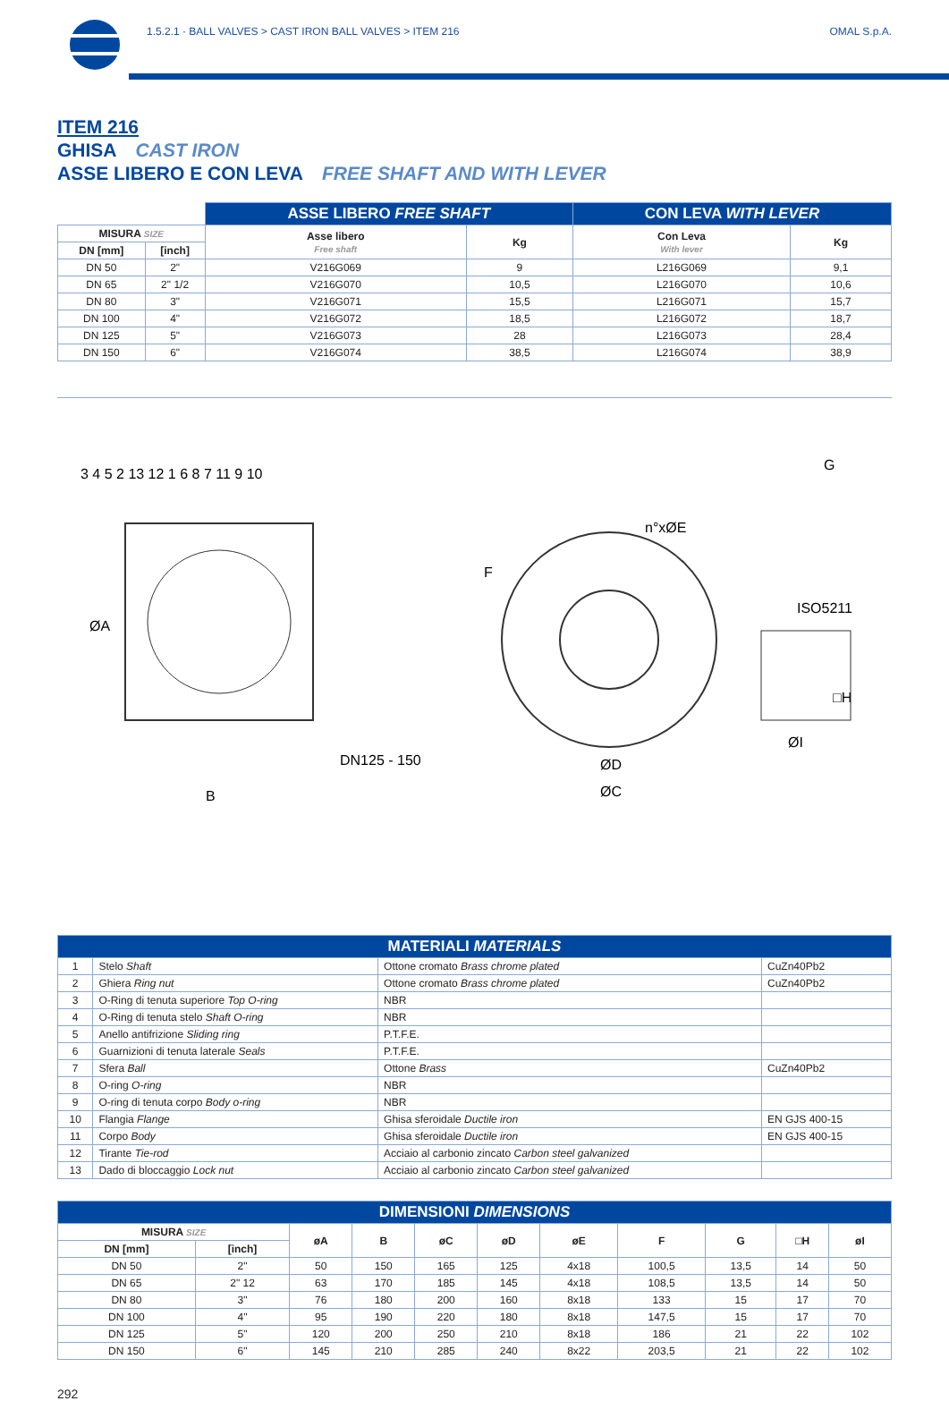1.5.2.1 · BALL VALVES > CAST IRON BALL VALVES > ITEM 216
OMAL S.p.A.
ITEM 216
GHISA CAST IRON
ASSE LIBERO E CON LEVA FREE SHAFT AND WITH LEVER
| | | ASSE LIBERO FREE SHAFT | | CON LEVA WITH LEVER | |
| --- | --- | --- | --- | --- | --- |
| MISURA SIZE | | Asse libero Free shaft | Kg | Con Leva With lever | Kg |
| DN [mm] | [inch] | | | | |
| DN 50 | 2" | V216G069 | 9 | L216G069 | 9,1 |
| DN 65 | 2" 1/2 | V216G070 | 10,5 | L216G070 | 10,6 |
| DN 80 | 3" | V216G071 | 15,5 | L216G071 | 15,7 |
| DN 100 | 4" | V216G072 | 18,5 | L216G072 | 18,7 |
| DN 125 | 5" | V216G073 | 28 | L216G073 | 28,4 |
| DN 150 | 6" | V216G074 | 38,5 | L216G074 | 38,9 |
3 4 5 2 13 12 1 6 8 7 11 9 10
DN125 - 150
B
ØA
n°xØE
F
ØD
ØC
ISO5211
G
□H
ØI
| MATERIALI MATERIALS | | | |
| --- | --- | --- | --- |
| 1 | Stelo Shaft | Ottone cromato Brass chrome plated | CuZn40Pb2 |
| 2 | Ghiera Ring nut | Ottone cromato Brass chrome plated | CuZn40Pb2 |
| 3 | O-Ring di tenuta superiore Top O-ring | NBR | |
| 4 | O-Ring di tenuta stelo Shaft O-ring | NBR | |
| 5 | Anello antifrizione Sliding ring | P.T.F.E. | |
| 6 | Guarnizioni di tenuta laterale Seals | P.T.F.E. | |
| 7 | Sfera Ball | Ottone Brass | CuZn40Pb2 |
| 8 | O-ring O-ring | NBR | |
| 9 | O-ring di tenuta corpo Body o-ring | NBR | |
| 10 | Flangia Flange | Ghisa sferoidale Ductile iron | EN GJS 400-15 |
| 11 | Corpo Body | Ghisa sferoidale Ductile iron | EN GJS 400-15 |
| 12 | Tirante Tie-rod | Acciaio al carbonio zincato Carbon steel galvanized | |
| 13 | Dado di bloccaggio Lock nut | Acciaio al carbonio zincato Carbon steel galvanized | |
| DIMENSIONI DIMENSIONS | | | | | | | | | | |
| --- | --- | --- | --- | --- | --- | --- | --- | --- | --- | --- |
| MISURA SIZE | | øA | B | øC | øD | øE | F | G | □H | øI |
| DN [mm] | [inch] | | | | | | | | | |
| DN 50 | 2" | 50 | 150 | 165 | 125 | 4x18 | 100,5 | 13,5 | 14 | 50 |
| DN 65 | 2" 12 | 63 | 170 | 185 | 145 | 4x18 | 108,5 | 13,5 | 14 | 50 |
| DN 80 | 3" | 76 | 180 | 200 | 160 | 8x18 | 133 | 15 | 17 | 70 |
| DN 100 | 4" | 95 | 190 | 220 | 180 | 8x18 | 147,5 | 15 | 17 | 70 |
| DN 125 | 5" | 120 | 200 | 250 | 210 | 8x18 | 186 | 21 | 22 | 102 |
| DN 150 | 6" | 145 | 210 | 285 | 240 | 8x22 | 203,5 | 21 | 22 | 102 |
292